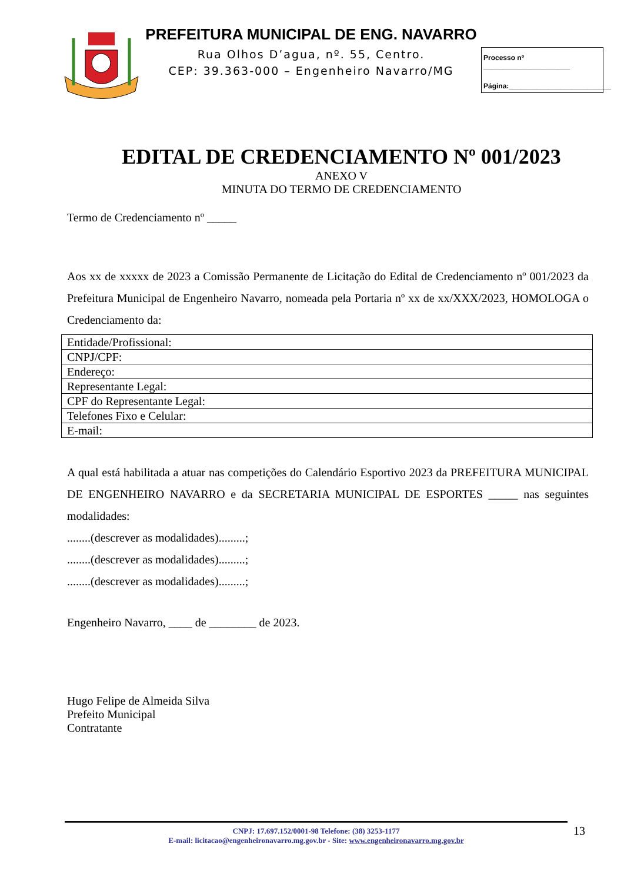PREFEITURA MUNICIPAL DE ENG. NAVARRO
Rua Olhos D’agua, nº. 55, Centro.
CEP: 39.363-000 – Engenheiro Navarro/MG
Processo nº ______________________
Página:__________________________
EDITAL DE CREDENCIAMENTO Nº 001/2023
ANEXO V
MINUTA DO TERMO DE CREDENCIAMENTO
Termo de Credenciamento nº _____
Aos xx de xxxxx de 2023 a Comissão Permanente de Licitação do Edital de Credenciamento nº 001/2023 da Prefeitura Municipal de Engenheiro Navarro, nomeada pela Portaria nº xx de xx/XXX/2023, HOMOLOGA o Credenciamento da:
| Entidade/Profissional: |
| CNPJ/CPF: |
| Endereço: |
| Representante Legal: |
| CPF do Representante Legal: |
| Telefones Fixo e Celular: |
| E-mail: |
A qual está habilitada a atuar nas competições do Calendário Esportivo 2023 da PREFEITURA MUNICIPAL DE ENGENHEIRO NAVARRO e da SECRETARIA MUNICIPAL DE ESPORTES _____ nas seguintes modalidades:
........(descrever as modalidades).........;
........(descrever as modalidades).........;
........(descrever as modalidades).........;
Engenheiro Navarro, ____ de ________ de 2023.
Hugo Felipe de Almeida Silva
Prefeito Municipal
Contratante
CNPJ: 17.697.152/0001-98 Telefone: (38) 3253-1177
E-mail: licitacao@engenheironavarro.mg.gov.br - Site: www.engenheironavarro.mg.gov.br
13